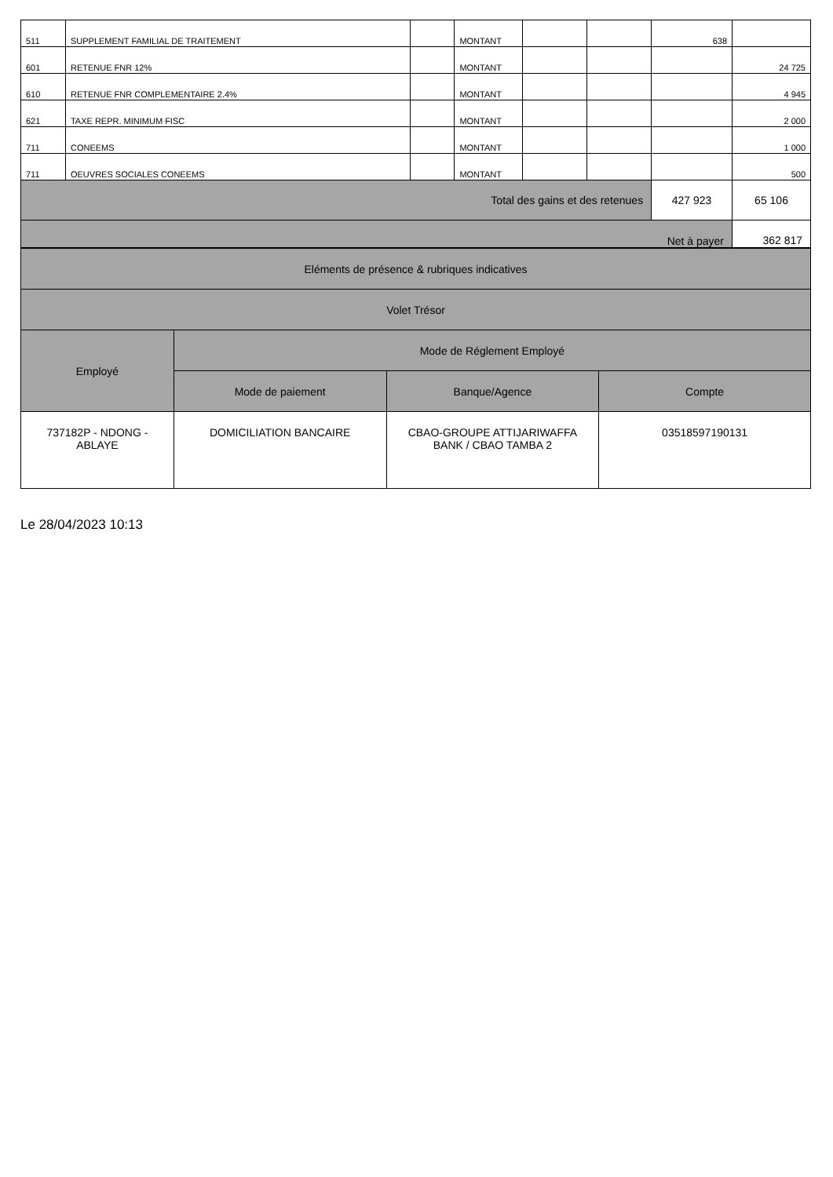| 511 | SUPPLEMENT FAMILIAL DE TRAITEMENT | | MONTANT | | | 638 | |
| 601 | RETENUE FNR 12% | | MONTANT | | | | 24 725 |
| 610 | RETENUE FNR COMPLEMENTAIRE 2.4% | | MONTANT | | | | 4 945 |
| 621 | TAXE REPR. MINIMUM FISC | | MONTANT | | | | 2 000 |
| 711 | CONEEMS | | MONTANT | | | | 1 000 |
| 711 | OEUVRES SOCIALES CONEEMS | | MONTANT | | | | 500 |
| Total des gains et des retenues | | | | | | 427 923 | 65 106 |
| Net à payer | | | | | | | 362 817 |
| Eléments de présence & rubriques indicatives | | | |
| Volet Trésor | | | |
| Employé | Mode de Réglement Employé | | |
| | Mode de paiement | Banque/Agence | Compte |
| 737182P - NDONG - ABLAYE | DOMICILIATION BANCAIRE | CBAO-GROUPE ATTIJARIWAFFA BANK / CBAO TAMBA 2 | 03518597190131 |
Le 28/04/2023 10:13